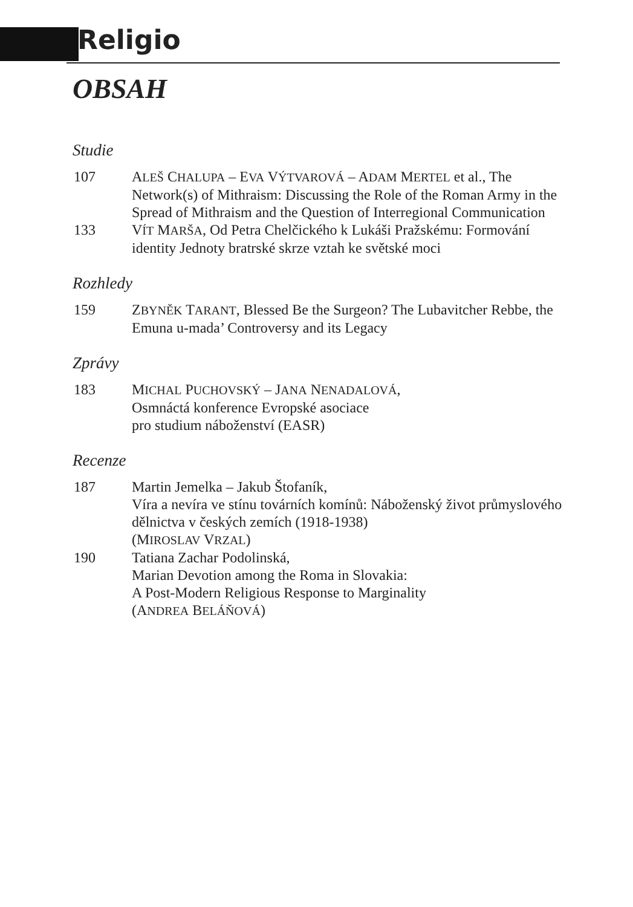Religio
OBSAH
Studie
107 ALEŠ CHALUPA – EVA VÝTVAROVÁ – ADAM MERTEL et al., The Network(s) of Mithraism: Discussing the Role of the Roman Army in the Spread of Mithraism and the Question of Interregional Communication
133 VÍT MARŠA, Od Petra Chelčického k Lukáši Pražskému: Formování identity Jednoty bratrské skrze vztah ke světské moci
Rozhledy
159 ZBYNĚK TARANT, Blessed Be the Surgeon? The Lubavitcher Rebbe, the Emuna u-mada’ Controversy and its Legacy
Zprávy
183 MICHAL PUCHOVSKÝ – JANA NENADALOVÁ,
Osmnáctá konference Evropské asociace
pro studium náboženství (EASR)
Recenze
187 Martin Jemelka – Jakub Štofaník,
Víra a nevíra ve stínu továrních komínů: Náboženský život průmyslového dělnictva v českých zemích (1918-1938)
(MIROSLAV VRZAL)
190 Tatiana Zachar Podolinská,
Marian Devotion among the Roma in Slovakia:
A Post-Modern Religious Response to Marginality
(ANDREA BELÁŇOVÁ)